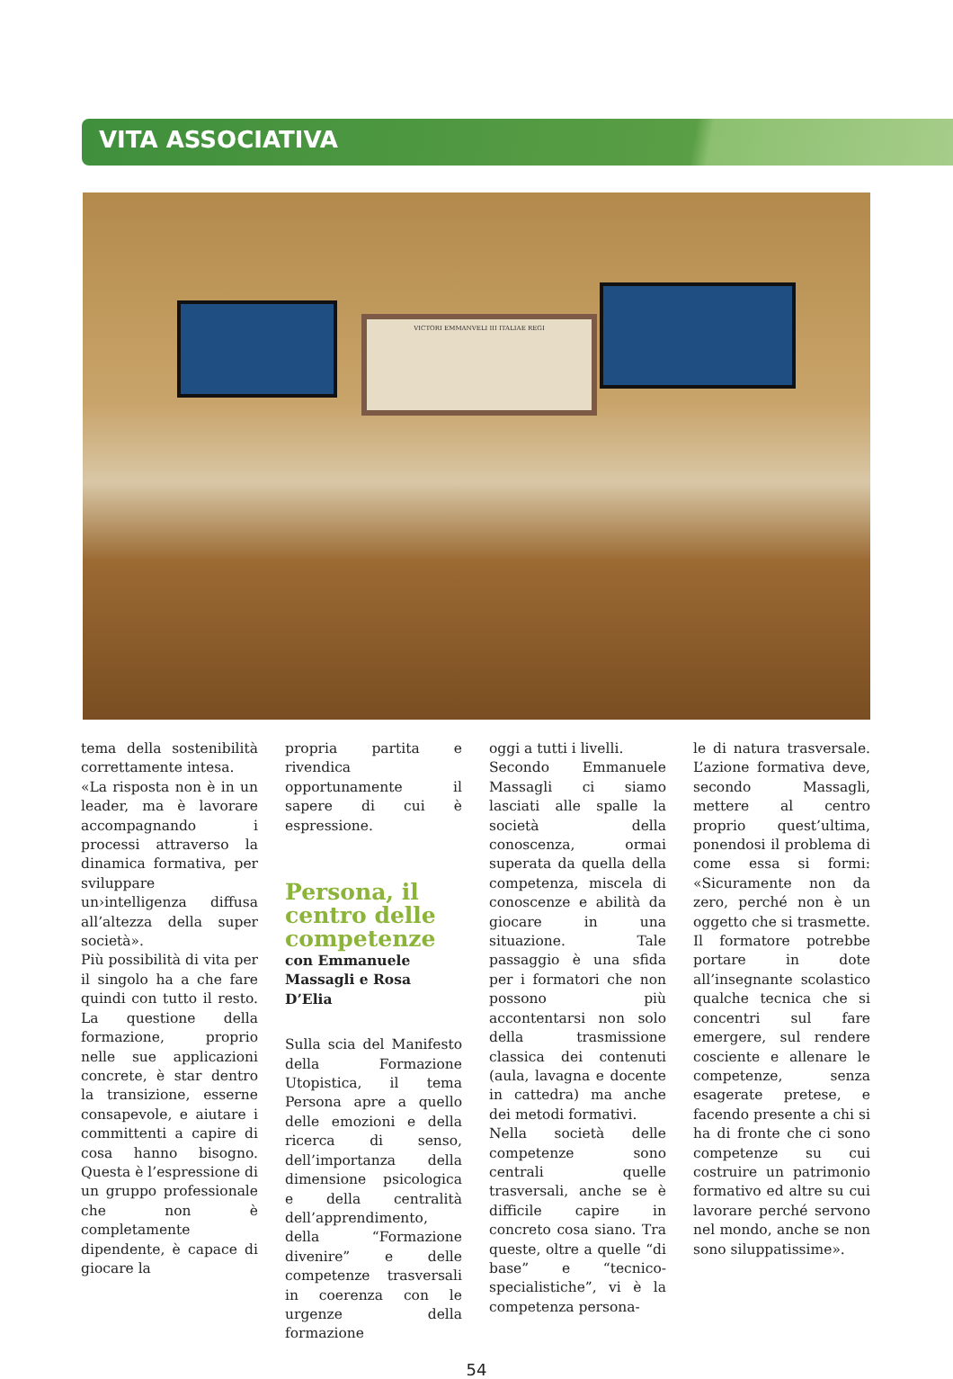VITA ASSOCIATIVA
VICTORI EMMANVELI III ITALIAE REGI
tema della sostenibilità correttamente intesa.
«La risposta non è in un leader, ma è lavorare accompagnando i processi attraverso la dinamica formativa, per sviluppare un›intelligenza diffusa all’altezza della super società».
Più possibilità di vita per il singolo ha a che fare quindi con tutto il resto. La questione della formazione, proprio nelle sue applicazioni concrete, è star dentro la transizione, esserne consapevole, e aiutare i committenti a capire di cosa hanno bisogno. Questa è l’espressione di un gruppo professionale che non è completamente dipendente, è capace di giocare la
propria partita e rivendica opportunamente il sapere di cui è espressione.
Persona, il centro delle competenze
con Emmanuele Massagli e Rosa D’Elia
Sulla scia del Manifesto della Formazione Utopistica, il tema Persona apre a quello delle emozioni e della ricerca di senso, dell’importanza della dimensione psicologica e della centralità dell’apprendimento, della “Formazione divenire” e delle competenze trasversali in coerenza con le urgenze della formazione
oggi a tutti i livelli.
Secondo Emmanuele Massagli ci siamo lasciati alle spalle la società della conoscenza, ormai superata da quella della competenza, miscela di conoscenze e abilità da giocare in una situazione. Tale passaggio è una sfida per i formatori che non possono più accontentarsi non solo della trasmissione classica dei contenuti (aula, lavagna e docente in cattedra) ma anche dei metodi formativi.
Nella società delle competenze sono centrali quelle trasversali, anche se è difficile capire in concreto cosa siano. Tra queste, oltre a quelle “di base” e “tecnico-specialistiche”, vi è la competenza persona-
le di natura trasversale. L’azione formativa deve, secondo Massagli, mettere al centro proprio quest’ultima, ponendosi il problema di come essa si formi: «Sicuramente non da zero, perché non è un oggetto che si trasmette. Il formatore potrebbe portare in dote all’insegnante scolastico qualche tecnica che si concentri sul fare emergere, sul rendere cosciente e allenare le competenze, senza esagerate pretese, e facendo presente a chi si ha di fronte che ci sono competenze su cui costruire un patrimonio formativo ed altre su cui lavorare perché servono nel mondo, anche se non sono siluppatissime».
54